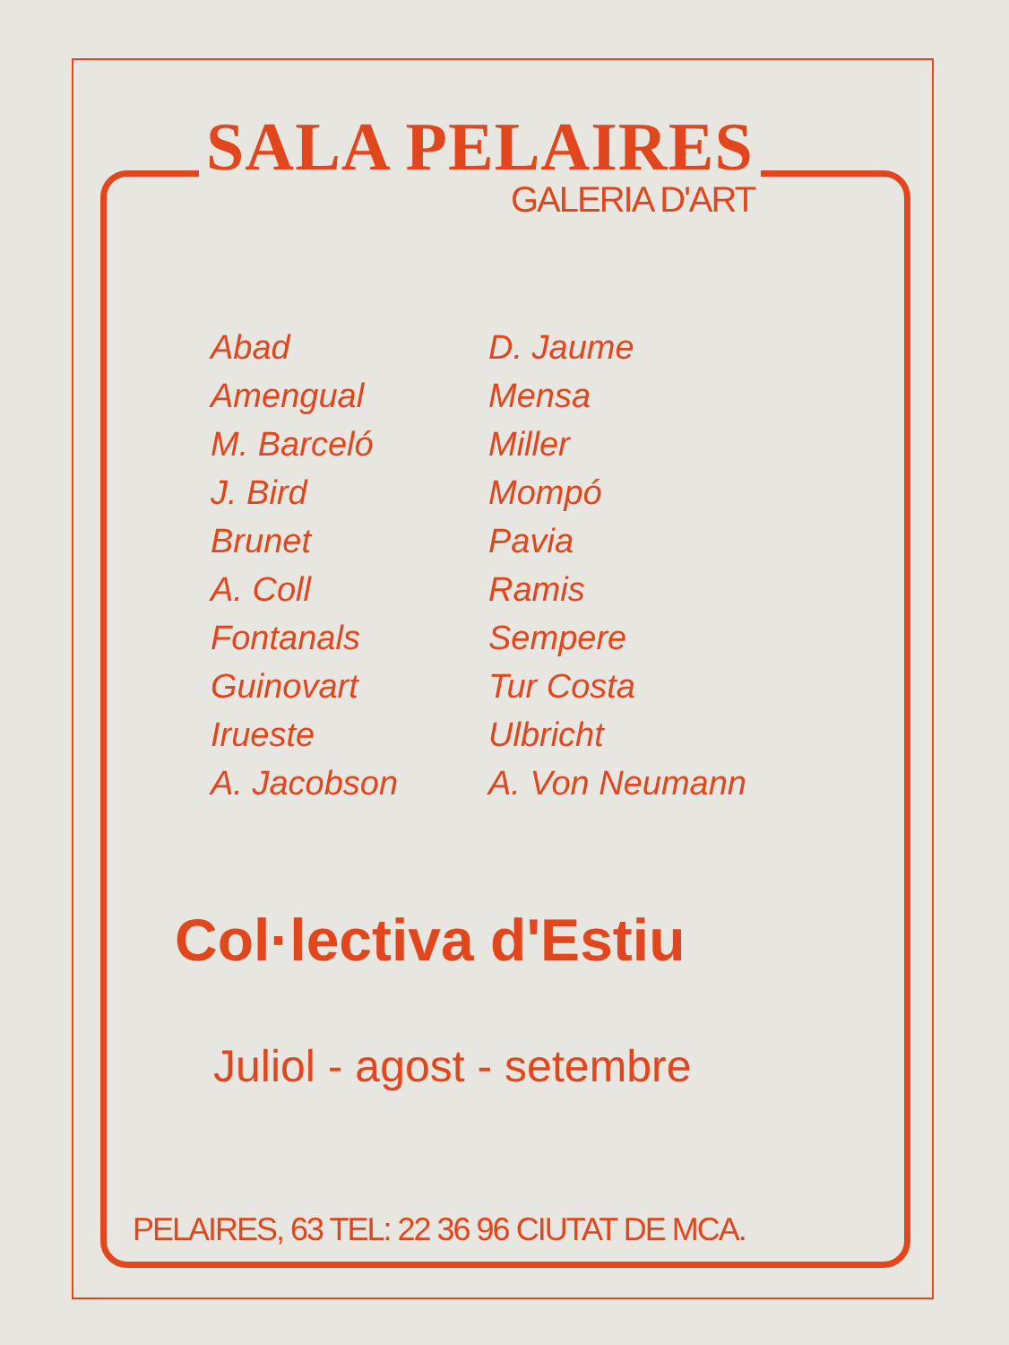SALA PELAIRES
GALERIA D'ART
Abad
Amengual
M. Barceló
J. Bird
Brunet
A. Coll
Fontanals
Guinovart
Irueste
A. Jacobson
D. Jaume
Mensa
Miller
Mompó
Pavia
Ramis
Sempere
Tur Costa
Ulbricht
A. Von Neumann
Col·lectiva d'Estiu
Juliol - agost - setembre
PELAIRES, 63 TEL: 22 36 96 CIUTAT DE MCA.